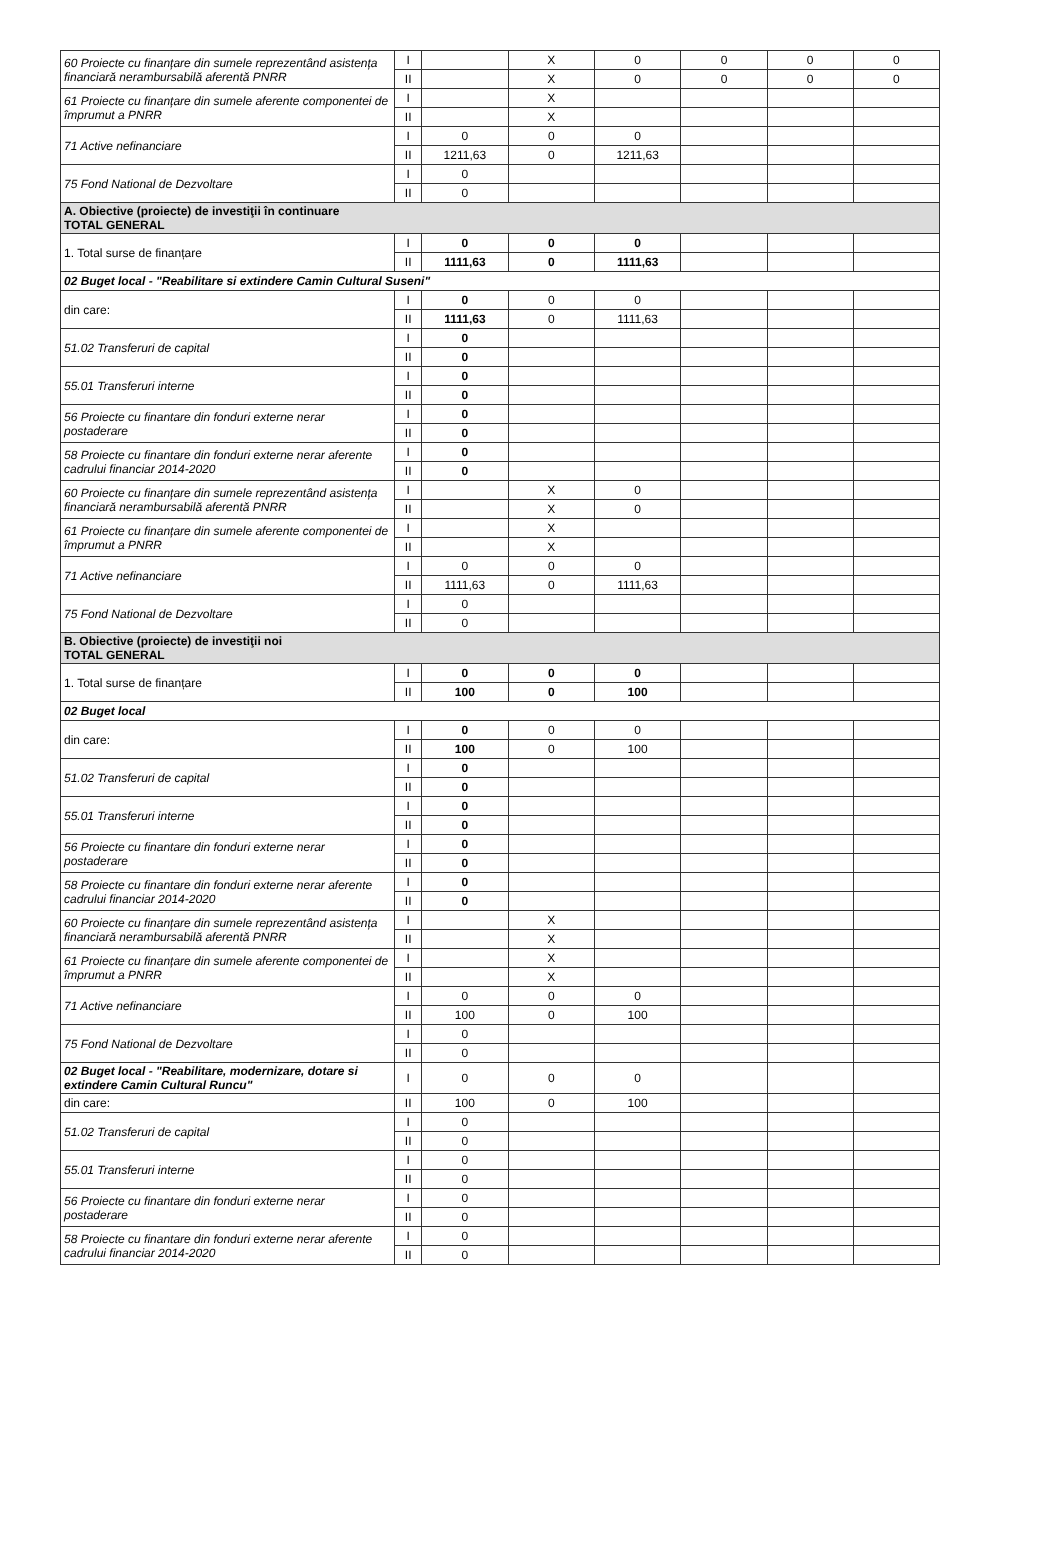| 60 Proiecte cu finanțare din sumele reprezentând asistența financiară nerambursabilă aferentă PNRR | I | | X | 0 | 0 | 0 | 0 |
| | II | | X | 0 | 0 | 0 | 0 |
| 61 Proiecte cu finanțare din sumele aferente componentei de împrumut a PNRR | I | | X | | | | |
| | II | | X | | | | |
| 71 Active nefinanciare | I | 0 | 0 | 0 | | | |
| | II | 1211,63 | 0 | 1211,63 | | | |
| 75 Fond National de Dezvoltare | I | 0 | | | | | |
| | II | 0 | | | | | |
| A. Obiective (proiecte) de investiţii în continuare TOTAL GENERAL | | | | | | | |
| 1. Total surse de finanțare | I | 0 | 0 | 0 | | | |
| | II | 1111,63 | 0 | 1111,63 | | | |
| 02 Buget local - "Reabilitare si extindere Camin Cultural Suseni" | | | | | | | |
| din care: | I | 0 | 0 | 0 | | | |
| | II | 1111,63 | 0 | 1111,63 | | | |
| 51.02 Transferuri de capital | I | 0 | | | | | |
| | II | 0 | | | | | |
| 55.01 Transferuri interne | I | 0 | | | | | |
| | II | 0 | | | | | |
| 56 Proiecte cu finantare din fonduri externe nerar postaderare | I | 0 | | | | | |
| | II | 0 | | | | | |
| 58 Proiecte cu finantare din fonduri externe nerar aferente cadrului financiar 2014-2020 | I | 0 | | | | | |
| | II | 0 | | | | | |
| 60 Proiecte cu finanțare din sumele reprezentând asistența financiară nerambursabilă aferentă PNRR | I | | X | 0 | | | |
| | II | | X | 0 | | | |
| 61 Proiecte cu finanțare din sumele aferente componentei de împrumut a PNRR | I | | X | | | | |
| | II | | X | | | | |
| 71 Active nefinanciare | I | 0 | 0 | 0 | | | |
| | II | 1111,63 | 0 | 1111,63 | | | |
| 75 Fond National de Dezvoltare | I | 0 | | | | | |
| | II | 0 | | | | | |
| B. Obiective (proiecte) de investiţii noi TOTAL GENERAL | | | | | | | |
| 1. Total surse de finanțare | I | 0 | 0 | 0 | | | |
| | II | 100 | 0 | 100 | | | |
| 02 Buget local | | | | | | | |
| din care: | I | 0 | 0 | 0 | | | |
| | II | 100 | 0 | 100 | | | |
| 51.02 Transferuri de capital | I | 0 | | | | | |
| | II | 0 | | | | | |
| 55.01 Transferuri interne | I | 0 | | | | | |
| | II | 0 | | | | | |
| 56 Proiecte cu finantare din fonduri externe nerar postaderare | I | 0 | | | | | |
| | II | 0 | | | | | |
| 58 Proiecte cu finantare din fonduri externe nerar aferente cadrului financiar 2014-2020 | I | 0 | | | | | |
| | II | 0 | | | | | |
| 60 Proiecte cu finanțare din sumele reprezentând asistența financiară nerambursabilă aferentă PNRR | I | | X | | | | |
| | II | | X | | | | |
| 61 Proiecte cu finanțare din sumele aferente componentei de împrumut a PNRR | I | | X | | | | |
| | II | | X | | | | |
| 71 Active nefinanciare | I | 0 | 0 | 0 | | | |
| | II | 100 | 0 | 100 | | | |
| 75 Fond National de Dezvoltare | I | 0 | | | | | |
| | II | 0 | | | | | |
| 02 Buget local - "Reabilitare, modernizare, dotare si extindere Camin Cultural Runcu" | I | 0 | 0 | 0 | | | |
| din care: | II | 100 | 0 | 100 | | | |
| 51.02 Transferuri de capital | I | 0 | | | | | |
| | II | 0 | | | | | |
| 55.01 Transferuri interne | I | 0 | | | | | |
| | II | 0 | | | | | |
| 56 Proiecte cu finantare din fonduri externe nerar postaderare | I | 0 | | | | | |
| | II | 0 | | | | | |
| 58 Proiecte cu finantare din fonduri externe nerar aferente cadrului financiar 2014-2020 | I | 0 | | | | | |
| | II | 0 | | | | | |